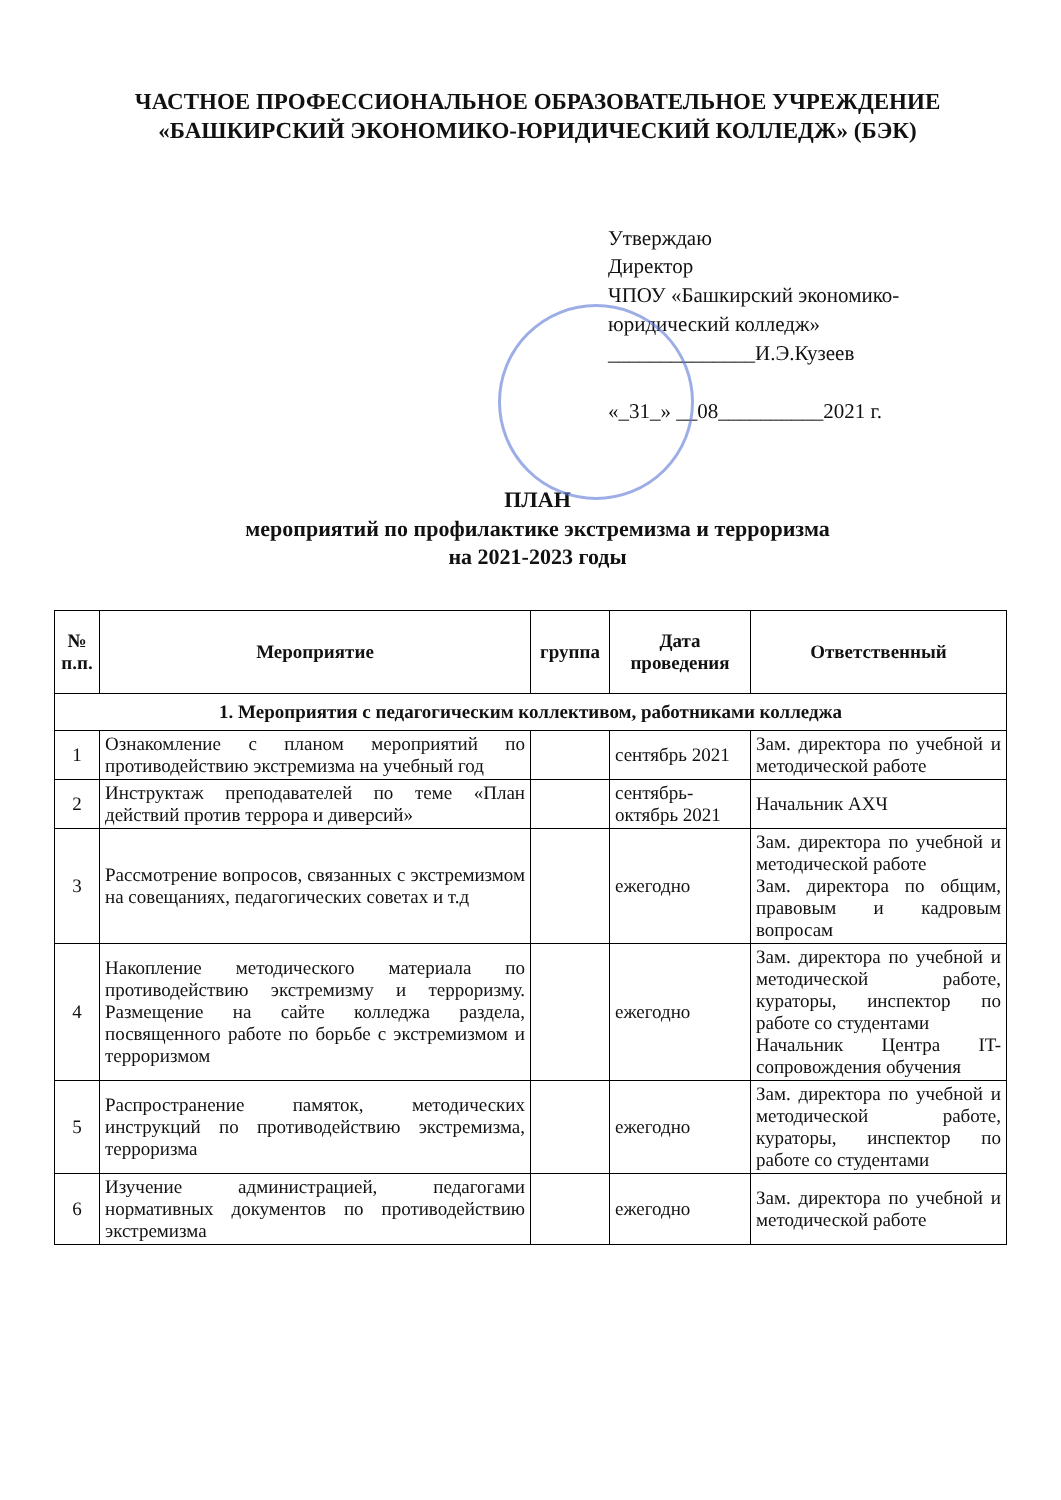ЧАСТНОЕ ПРОФЕССИОНАЛЬНОЕ ОБРАЗОВАТЕЛЬНОЕ УЧРЕЖДЕНИЕ
«БАШКИРСКИЙ ЭКОНОМИКО-ЮРИДИЧЕСКИЙ КОЛЛЕДЖ» (БЭК)
Утверждаю
Директор
ЧПОУ «Башкирский экономико-юридический колледж»
______________И.Э.Кузеев
«_31_» __08__________2021 г.
ПЛАН
мероприятий по профилактике экстремизма и терроризма
на 2021-2023 годы
| № п.п. | Мероприятие | группа | Дата проведения | Ответственный |
| --- | --- | --- | --- | --- |
| 1. Мероприятия с педагогическим коллективом, работниками колледжа | | | | |
| 1 | Ознакомление с планом мероприятий по противодействию экстремизма на учебный год | | сентябрь 2021 | Зам. директора по учебной и методической работе |
| 2 | Инструктаж преподавателей по теме «План действий против террора и диверсий» | | сентябрь-октябрь 2021 | Начальник АХЧ |
| 3 | Рассмотрение вопросов, связанных с экстремизмом на совещаниях, педагогических советах и т.д | | ежегодно | Зам. директора по учебной и методической работе Зам. директора по общим, правовым и кадровым вопросам |
| 4 | Накопление методического материала по противодействию экстремизму и терроризму. Размещение на сайте колледжа раздела, посвященного работе по борьбе с экстремизмом и терроризмом | | ежегодно | Зам. директора по учебной и методической работе, кураторы, инспектор по работе со студентами Начальник Центра IT-сопровождения обучения |
| 5 | Распространение памяток, методических инструкций по противодействию экстремизма, терроризма | | ежегодно | Зам. директора по учебной и методической работе, кураторы, инспектор по работе со студентами |
| 6 | Изучение администрацией, педагогами нормативных документов по противодействию экстремизма | | ежегодно | Зам. директора по учебной и методической работе |